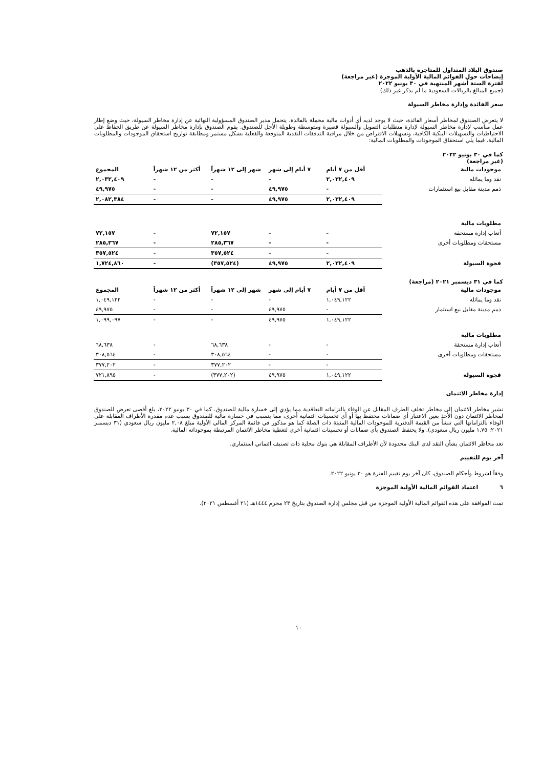صندوق البلاد المتداول للمتاجرة بالذهب
إيضاحات حول القوائم المالية الأولية الموجزة (غير مراجعة)
لفترة الستة أشهر المنتهية في ٣٠ يونيو ٢٠٢٢
(جميع المبالغ بالريالات السعودية ما لم يذكر غير ذلك)
سعر الفائدة وإدارة مخاطر السيولة
لا يتعرض الصندوق لمخاطر أسعار الفائدة، حيث لا يوجد لديه أي أدوات مالية محملة بالفائدة. يتحمل مدير الصندوق المسؤولية النهائية عن إدارة مخاطر السيولة، حيث وضع إطار عمل مناسب لإدارة مخاطر السيولة لإدارة متطلبات التمويل والسيولة قصيرة ومتوسطة وطويلة الأجل للصندوق. يقوم الصندوق بإدارة مخاطر السيولة عن طريق الحفاظ على الاحتياطيات والتسهيلات البنكية الكافية، وتسهيلات الاقتراض من خلال مراقبة التدفقات النقدية المتوقعة والفعلية بشكل مستمر ومطابقة تواريخ استحقاق الموجودات والمطلوبات المالية. فيما يلي استحقاق الموجودات والمطلوبات المالية:
كما في ٣٠ يونيو ٢٠٢٢
(غير مراجعة)
| موجودات مالية | أقل من ٧ أيام | ٧ أيام إلى شهر | شهر إلى ١٢ شهراً | أكثر من ١٢ شهراً | المجموع |
| --- | --- | --- | --- | --- | --- |
| نقد وما يماثله | ٢,٠٣٢,٤٠٩ | - | - | - | ٢,٠٣٢,٤٠٩ |
| ذمم مدينة مقابل بيع استثمارات | - | ٤٩,٩٧٥ | - | - | ٤٩,٩٧٥ |
| | ٢,٠٣٢,٤٠٩ | ٤٩,٩٧٥ | - | - | ٢,٠٨٢,٣٨٤ |
| مطلوبات مالية | | | | | |
| أتعاب إدارة مستحقة | - | - | ٧٢,١٥٧ | - | ٧٢,١٥٧ |
| مستحقات ومطلوبات أخرى | - | - | ٢٨٥,٣٦٧ | - | ٢٨٥,٣٦٧ |
| | - | - | ٣٥٧,٥٢٤ | - | ٣٥٧,٥٢٤ |
| فجوة السيولة | ٢,٠٣٢,٤٠٩ | ٤٩,٩٧٥ | (٣٥٧,٥٢٤) | - | ١,٧٢٤,٨٦٠ |
كما في ٣١ ديسمبر ٢٠٢١ (مراجعة)
| موجودات مالية | أقل من ٧ أيام | ٧ أيام إلى شهر | شهر إلى ١٢ شهراً | أكثر من ١٢ شهراً | المجموع |
| --- | --- | --- | --- | --- | --- |
| نقد وما يماثله | ١,٠٤٩,١٢٢ | - | - | - | ١,٠٤٩,١٢٢ |
| ذمم مدينة مقابل بيع استثمار | - | ٤٩,٩٧٥ | - | - | ٤٩,٩٧٥ |
| | ١,٠٤٩,١٢٢ | ٤٩,٩٧٥ | - | - | ١,٠٩٩,٠٩٧ |
| مطلوبات مالية | | | | | |
| أتعاب إدارة مستحقة | - | - | ٦٨,٦٣٨ | - | ٦٨,٦٣٨ |
| مستحقات ومطلوبات أخرى | - | - | ٣٠٨,٥٦٤ | - | ٣٠٨,٥٦٤ |
| | - | - | ٣٧٧,٢٠٢ | - | ٣٧٧,٢٠٢ |
| فجوة السيولة | ١,٠٤٩,١٢٢ | ٤٩,٩٧٥ | (٣٧٧,٢٠٢) | - | ٧٢١,٨٩٥ |
إدارة مخاطر الائتمان
تشير مخاطر الائتمان إلى مخاطر تخلف الطرف المقابل عن الوفاء بالتزاماته التعاقدية مما يؤدي إلى خسارة مالية للصندوق. كما في ٣٠ يونيو ٢٠٢٢، بلغ أقصى تعرض للصندوق لمخاطر الائتمان دون الأخذ بعين الاعتبار أي ضمانات محتفظ بها أو أي تحسينات ائتمانية أخرى، مما يتسبب في خسارة مالية للصندوق بسبب عدم مقدرة الأطراف المقابلة على الوفاء بالتزاماتها التي تنشأ من القيمة الدفترية للموجودات المالية المثبتة ذات الصلة كما هو مذكور في قائمة المركز المالي الأولية مبلغ ٢,٠٨ مليون ريال سعودي (٣١ ديسمبر ٢٠٢١: ١,٧٥ مليون ريال سعودي). ولا يحتفظ الصندوق بأي ضمانات أو تحسينات ائتمانية أخرى لتغطية مخاطر الائتمان المرتبطة بموجوداته المالية.
تعد مخاطر الائتمان بشأن النقد لدى البنك محدودة لأن الأطراف المقابلة هي بنوك محلية ذات تصنيف ائتماني استثماري.
آخر يوم للتقييم
وفقاً لشروط وأحكام الصندوق، كان آخر يوم تقييم للفترة هو ٣٠ يونيو ٢٠٢٢.
٦ اعتماد القوائم المالية الأولية الموجزة
تمت الموافقة على هذه القوائم المالية الأولية الموجزة من قبل مجلس إدارة الصندوق بتاريخ ٢٣ محرم ١٤٤٤هـ (٢١ أغسطس ٢٠٢١).
١٠